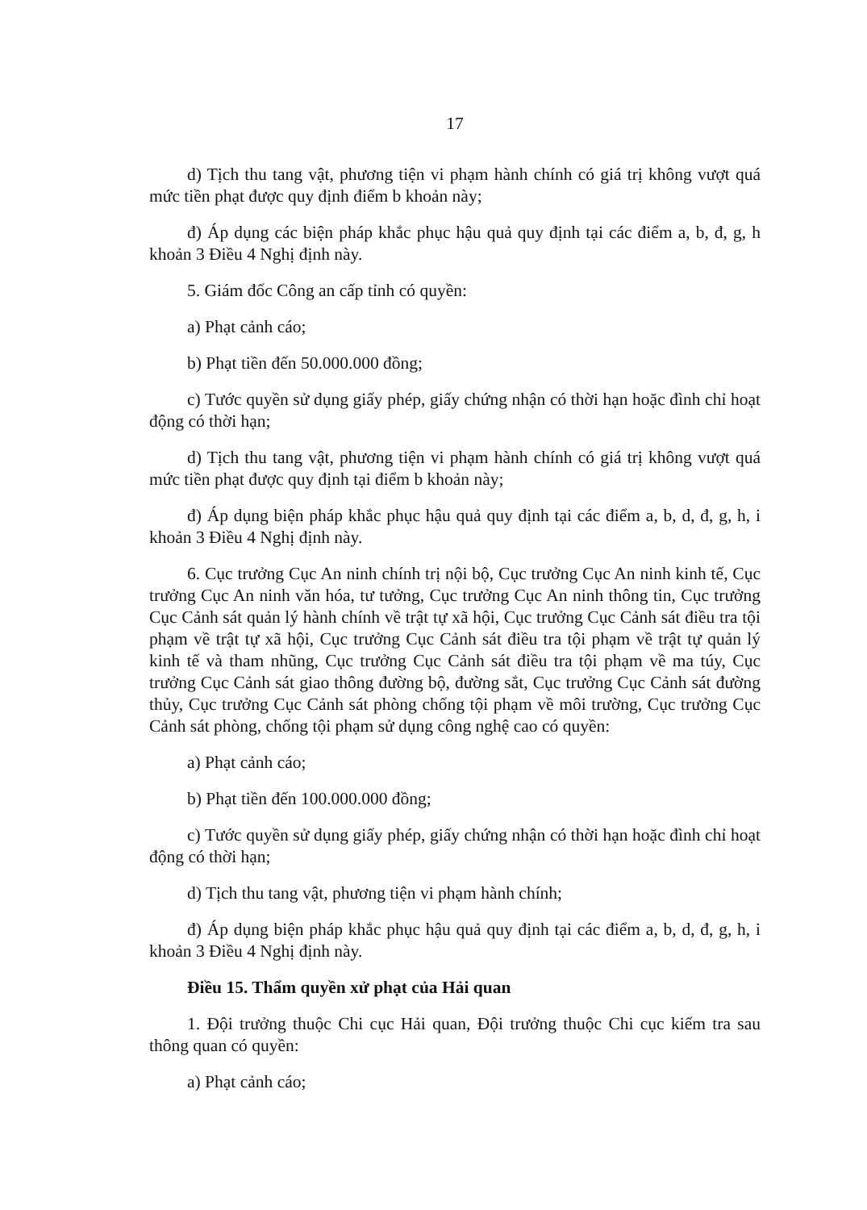17
d) Tịch thu tang vật, phương tiện vi phạm hành chính có giá trị không vượt quá mức tiền phạt được quy định điểm b khoản này;
đ) Áp dụng các biện pháp khắc phục hậu quả quy định tại các điểm a, b, đ, g, h khoản 3 Điều 4 Nghị định này.
5. Giám đốc Công an cấp tỉnh có quyền:
a) Phạt cảnh cáo;
b) Phạt tiền đến 50.000.000 đồng;
c) Tước quyền sử dụng giấy phép, giấy chứng nhận có thời hạn hoặc đình chỉ hoạt động có thời hạn;
d) Tịch thu tang vật, phương tiện vi phạm hành chính có giá trị không vượt quá mức tiền phạt được quy định tại điểm b khoản này;
đ) Áp dụng biện pháp khắc phục hậu quả quy định tại các điểm a, b, d, đ, g, h, i khoản 3 Điều 4 Nghị định này.
6. Cục trưởng Cục An ninh chính trị nội bộ, Cục trưởng Cục An ninh kinh tế, Cục trưởng Cục An ninh văn hóa, tư tưởng, Cục trưởng Cục An ninh thông tin, Cục trưởng Cục Cảnh sát quản lý hành chính về trật tự xã hội, Cục trưởng Cục Cảnh sát điều tra tội phạm về trật tự xã hội, Cục trưởng Cục Cảnh sát điều tra tội phạm về trật tự quản lý kinh tế và tham nhũng, Cục trưởng Cục Cảnh sát điều tra tội phạm về ma túy, Cục trưởng Cục Cảnh sát giao thông đường bộ, đường sắt, Cục trưởng Cục Cảnh sát đường thủy, Cục trưởng Cục Cảnh sát phòng chống tội phạm về môi trường, Cục trưởng Cục Cảnh sát phòng, chống tội phạm sử dụng công nghệ cao có quyền:
a) Phạt cảnh cáo;
b) Phạt tiền đến 100.000.000 đồng;
c) Tước quyền sử dụng giấy phép, giấy chứng nhận có thời hạn hoặc đình chỉ hoạt động có thời hạn;
d) Tịch thu tang vật, phương tiện vi phạm hành chính;
đ) Áp dụng biện pháp khắc phục hậu quả quy định tại các điểm a, b, d, đ, g, h, i khoản 3 Điều 4 Nghị định này.
Điều 15. Thẩm quyền xử phạt của Hải quan
1. Đội trưởng thuộc Chi cục Hải quan, Đội trưởng thuộc Chi cục kiểm tra sau thông quan có quyền:
a) Phạt cảnh cáo;